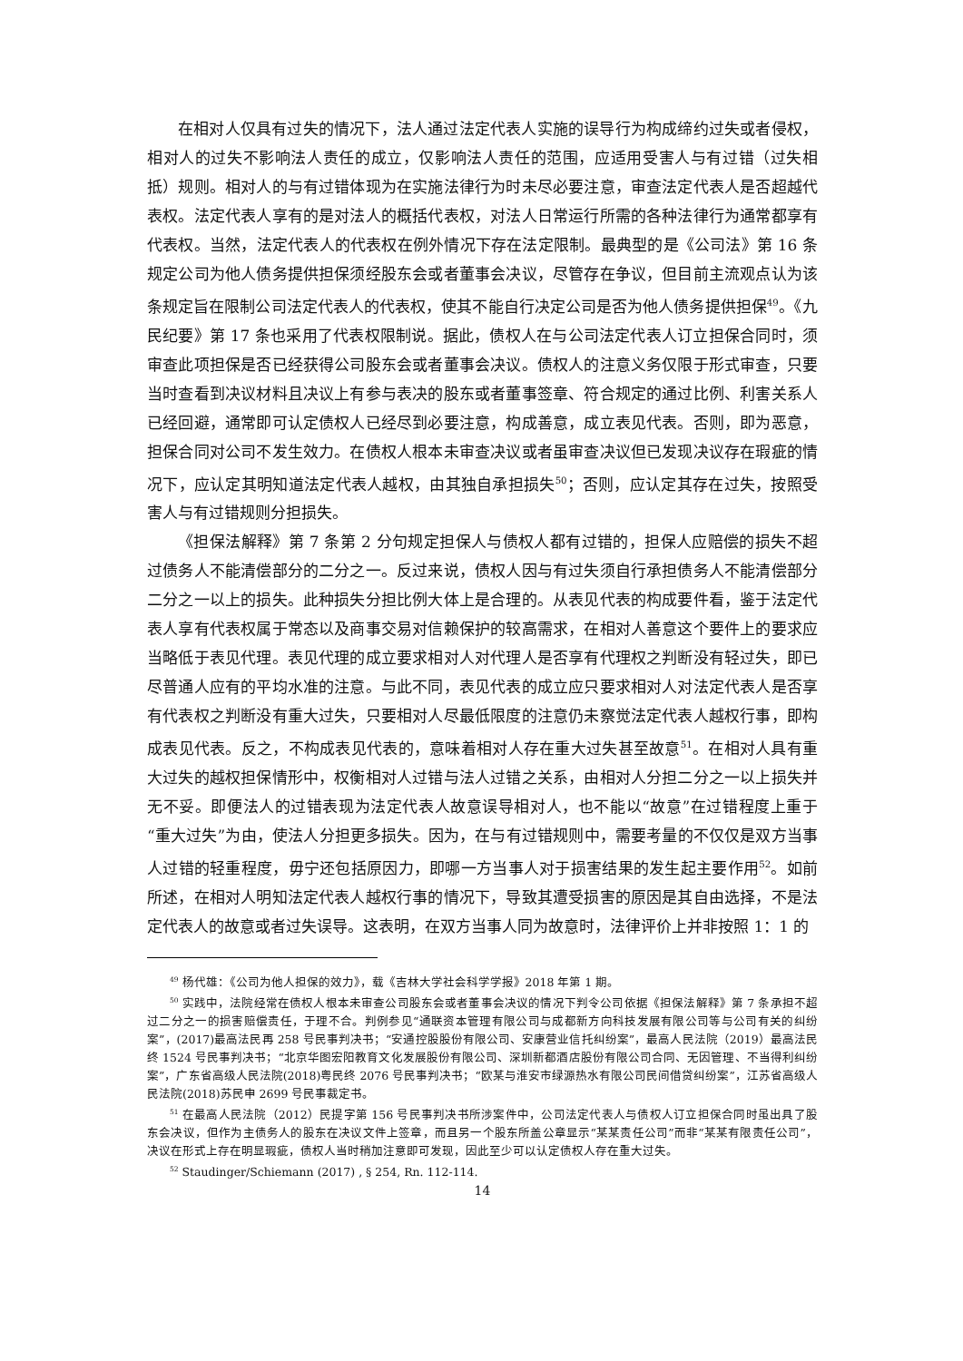在相对人仅具有过失的情况下，法人通过法定代表人实施的误导行为构成缔约过失或者侵权，相对人的过失不影响法人责任的成立，仅影响法人责任的范围，应适用受害人与有过错（过失相抵）规则。相对人的与有过错体现为在实施法律行为时未尽必要注意，审查法定代表人是否超越代表权。法定代表人享有的是对法人的概括代表权，对法人日常运行所需的各种法律行为通常都享有代表权。当然，法定代表人的代表权在例外情况下存在法定限制。最典型的是《公司法》第 16 条规定公司为他人债务提供担保须经股东会或者董事会决议，尽管存在争议，但目前主流观点认为该条规定旨在限制公司法定代表人的代表权，使其不能自行决定公司是否为他人债务提供担保<sup>49</sup>。《九民纪要》第 17 条也采用了代表权限制说。据此，债权人在与公司法定代表人订立担保合同时，须审查此项担保是否已经获得公司股东会或者董事会决议。债权人的注意义务仅限于形式审查，只要当时查看到决议材料且决议上有参与表决的股东或者董事签章、符合规定的通过比例、利害关系人已经回避，通常即可认定债权人已经尽到必要注意，构成善意，成立表见代表。否则，即为恶意，担保合同对公司不发生效力。在债权人根本未审查决议或者虽审查决议但已发现决议存在瑕疵的情况下，应认定其明知道法定代表人越权，由其独自承担损失<sup>50</sup>；否则，应认定其存在过失，按照受害人与有过错规则分担损失。
《担保法解释》第 7 条第 2 分句规定担保人与债权人都有过错的，担保人应赔偿的损失不超过债务人不能清偿部分的二分之一。反过来说，债权人因与有过失须自行承担债务人不能清偿部分二分之一以上的损失。此种损失分担比例大体上是合理的。从表见代表的构成要件看，鉴于法定代表人享有代表权属于常态以及商事交易对信赖保护的较高需求，在相对人善意这个要件上的要求应当略低于表见代理。表见代理的成立要求相对人对代理人是否享有代理权之判断没有轻过失，即已尽普通人应有的平均水准的注意。与此不同，表见代表的成立应只要求相对人对法定代表人是否享有代表权之判断没有重大过失，只要相对人尽最低限度的注意仍未察觉法定代表人越权行事，即构成表见代表。反之，不构成表见代表的，意味着相对人存在重大过失甚至故意<sup>51</sup>。在相对人具有重大过失的越权担保情形中，权衡相对人过错与法人过错之关系，由相对人分担二分之一以上损失并无不妥。即便法人的过错表现为法定代表人故意误导相对人，也不能以“故意”在过错程度上重于“重大过失”为由，使法人分担更多损失。因为，在与有过错规则中，需要考量的不仅仅是双方当事人过错的轻重程度，毋宁还包括原因力，即哪一方当事人对于损害结果的发生起主要作用<sup>52</sup>。如前所述，在相对人明知法定代表人越权行事的情况下，导致其遭受损害的原因是其自由选择，不是法定代表人的故意或者过失误导。这表明，在双方当事人同为故意时，法律评价上并非按照 1：1 的
<sup>49</sup> 杨代雄：《公司为他人担保的效力》，载《吉林大学社会科学学报》2018 年第 1 期。
<sup>50</sup> 实践中，法院经常在债权人根本未审查公司股东会或者董事会决议的情况下判令公司依据《担保法解释》第 7 条承担不超过二分之一的损害赔偿责任，于理不合。判例参见“通联资本管理有限公司与成都新方向科技发展有限公司等与公司有关的纠纷案”，(2017)最高法民再 258 号民事判决书；“安通控股股份有限公司、安康营业信托纠纷案”，最高人民法院（2019）最高法民终 1524 号民事判决书；“北京华图宏阳教育文化发展股份有限公司、深圳新都酒店股份有限公司合同、无因管理、不当得利纠纷案”，广东省高级人民法院(2018)粤民终 2076 号民事判决书；“欧某与淮安市绿源热水有限公司民间借贷纠纷案”，江苏省高级人民法院(2018)苏民申 2699 号民事裁定书。
<sup>51</sup> 在最高人民法院（2012）民提字第 156 号民事判决书所涉案件中，公司法定代表人与债权人订立担保合同时虽出具了股东会决议，但作为主债务人的股东在决议文件上签章，而且另一个股东所盖公章显示“某某责任公司”而非“某某有限责任公司”，决议在形式上存在明显瑕疵，债权人当时稍加注意即可发现，因此至少可以认定债权人存在重大过失。
<sup>52</sup> Staudinger/Schiemann (2017) , § 254, Rn. 112-114.
14